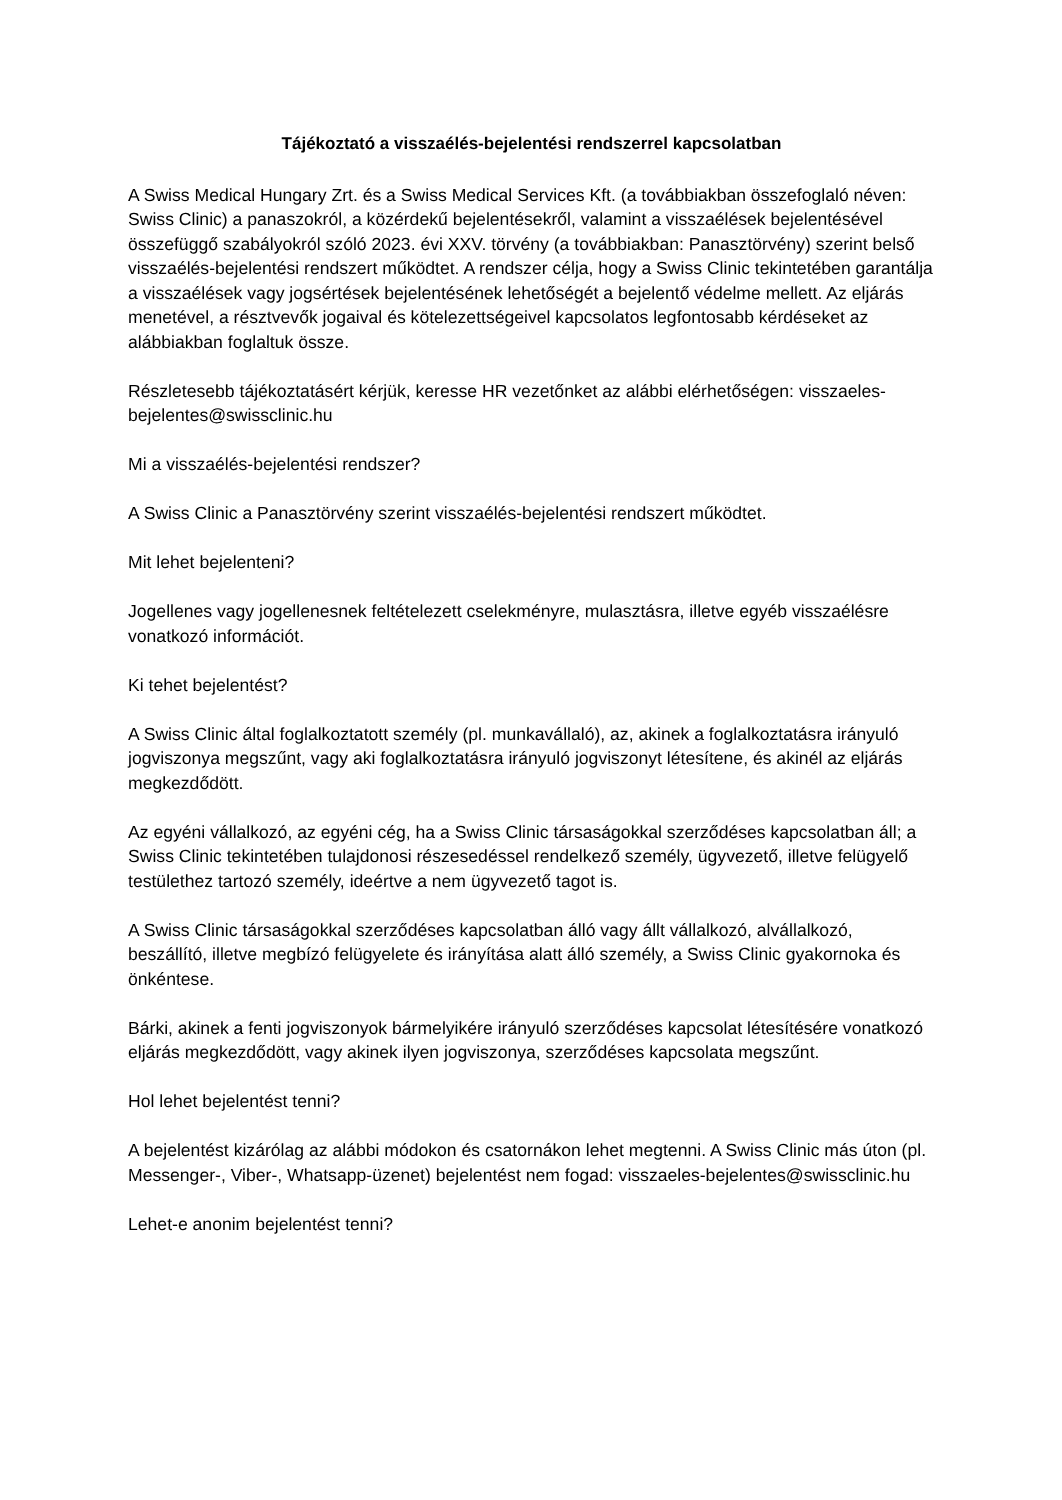Tájékoztató a visszaélés-bejelentési rendszerrel kapcsolatban
A Swiss Medical Hungary Zrt. és a Swiss Medical Services Kft. (a továbbiakban összefoglaló néven: Swiss Clinic) a panaszokról, a közérdekű bejelentésekről, valamint a visszaélések bejelentésével összefüggő szabályokról szóló 2023. évi XXV. törvény (a továbbiakban: Panasztörvény) szerint belső visszaélés-bejelentési rendszert működtet. A rendszer célja, hogy a Swiss Clinic tekintetében garantálja a visszaélések vagy jogsértések bejelentésének lehetőségét a bejelentő védelme mellett. Az eljárás menetével, a résztvevők jogaival és kötelezettségeivel kapcsolatos legfontosabb kérdéseket az alábbiakban foglaltuk össze.
Részletesebb tájékoztatásért kérjük, keresse HR vezetőnket az alábbi elérhetőségen: visszaeles-bejelentes@swissclinic.hu
Mi a visszaélés-bejelentési rendszer?
A Swiss Clinic a Panasztörvény szerint visszaélés-bejelentési rendszert működtet.
Mit lehet bejelenteni?
Jogellenes vagy jogellenesnek feltételezett cselekményre, mulasztásra, illetve egyéb visszaélésre vonatkozó információt.
Ki tehet bejelentést?
A Swiss Clinic által foglalkoztatott személy (pl. munkavállaló), az, akinek a foglalkoztatásra irányuló jogviszonya megszűnt, vagy aki foglalkoztatásra irányuló jogviszonyt létesítene, és akinél az eljárás megkezdődött.
Az egyéni vállalkozó, az egyéni cég, ha a Swiss Clinic társaságokkal szerződéses kapcsolatban áll; a Swiss Clinic tekintetében tulajdonosi részesedéssel rendelkező személy, ügyvezető, illetve felügyelő testülethez tartozó személy, ideértve a nem ügyvezető tagot is.
A Swiss Clinic társaságokkal szerződéses kapcsolatban álló vagy állt vállalkozó, alvállalkozó, beszállító, illetve megbízó felügyelete és irányítása alatt álló személy, a Swiss Clinic gyakornoka és önkéntese.
Bárki, akinek a fenti jogviszonyok bármelyikére irányuló szerződéses kapcsolat létesítésére vonatkozó eljárás megkezdődött, vagy akinek ilyen jogviszonya, szerződéses kapcsolata megszűnt.
Hol lehet bejelentést tenni?
A bejelentést kizárólag az alábbi módokon és csatornákon lehet megtenni. A Swiss Clinic más úton (pl. Messenger-, Viber-, Whatsapp-üzenet) bejelentést nem fogad: visszaeles-bejelentes@swissclinic.hu
Lehet-e anonim bejelentést tenni?